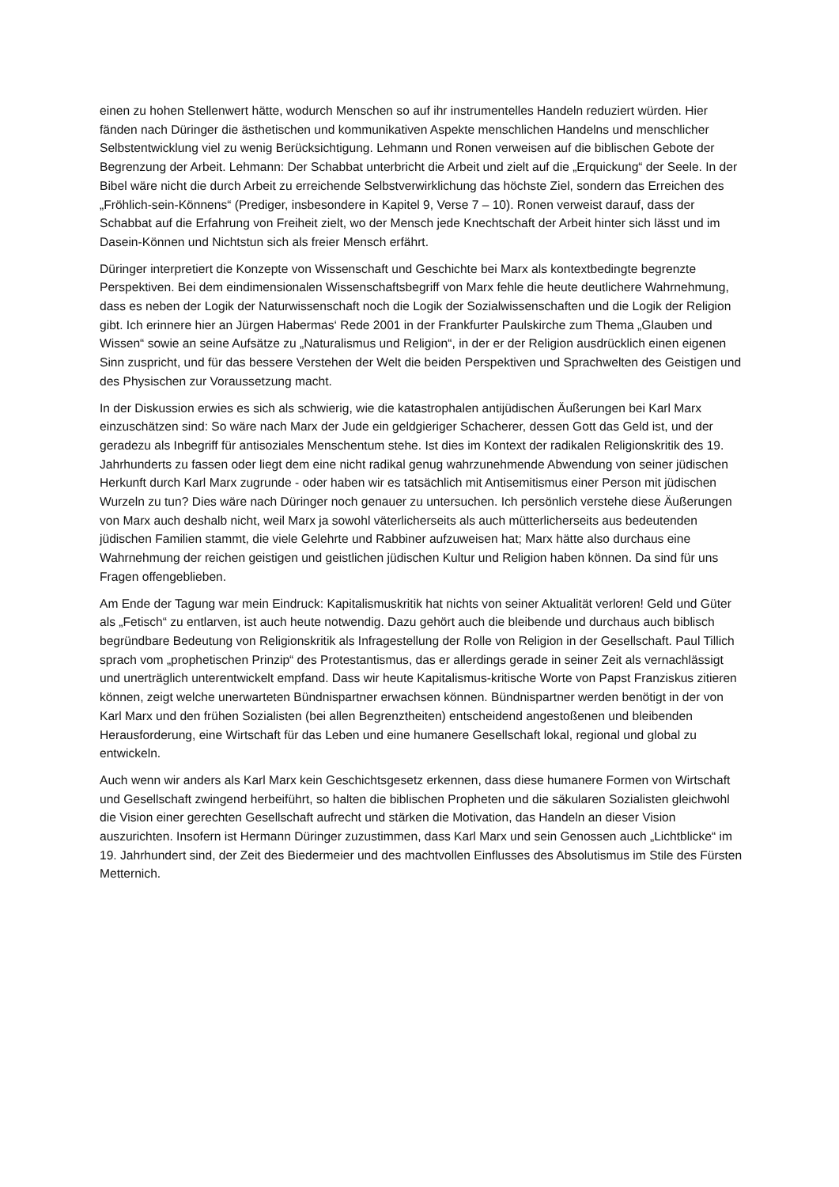einen zu hohen Stellenwert hätte, wodurch Menschen so auf ihr instrumentelles Handeln reduziert würden. Hier fänden nach Düringer die ästhetischen und kommunikativen Aspekte menschlichen Handelns und menschlicher Selbstentwicklung viel zu wenig Berücksichtigung. Lehmann und Ronen verweisen auf die biblischen Gebote der Begrenzung der Arbeit. Lehmann: Der Schabbat unterbricht die Arbeit und zielt auf die „Erquickung“ der Seele. In der Bibel wäre nicht die durch Arbeit zu erreichende Selbstverwirklichung das höchste Ziel, sondern das Erreichen des „Fröhlich-sein-Könnens“ (Prediger, insbesondere in Kapitel 9, Verse 7 – 10). Ronen verweist darauf, dass der Schabbat auf die Erfahrung von Freiheit zielt, wo der Mensch jede Knechtschaft der Arbeit hinter sich lässt und im Dasein-Können und Nichtstun sich als freier Mensch erfährt.
Düringer interpretiert die Konzepte von Wissenschaft und Geschichte bei Marx als kontextbedingte begrenzte Perspektiven. Bei dem eindimensionalen Wissenschaftsbegriff von Marx fehle die heute deutlichere Wahrnehmung, dass es neben der Logik der Naturwissenschaft noch die Logik der Sozialwissenschaften und die Logik der Religion gibt. Ich erinnere hier an Jürgen Habermas‘ Rede 2001 in der Frankfurter Paulskirche zum Thema „Glauben und Wissen“ sowie an seine Aufsätze zu „Naturalismus und Religion“, in der er der Religion ausdrücklich einen eigenen Sinn zuspricht, und für das bessere Verstehen der Welt die beiden Perspektiven und Sprachwelten des Geistigen und des Physischen zur Voraussetzung macht.
In der Diskussion erwies es sich als schwierig, wie die katastrophalen antijüdischen Äußerungen bei Karl Marx einzuschätzen sind: So wäre nach Marx der Jude ein geldgieriger Schacherer, dessen Gott das Geld ist, und der geradezu als Inbegriff für antisoziales Menschentum stehe. Ist dies im Kontext der radikalen Religionskritik des 19. Jahrhunderts zu fassen oder liegt dem eine nicht radikal genug wahrzunehmende Abwendung von seiner jüdischen Herkunft durch Karl Marx zugrunde - oder haben wir es tatsächlich mit Antisemitismus einer Person mit jüdischen Wurzeln zu tun? Dies wäre nach Düringer noch genauer zu untersuchen. Ich persönlich verstehe diese Äußerungen von Marx auch deshalb nicht, weil Marx ja sowohl väterlicherseits als auch mütterlicherseits aus bedeutenden jüdischen Familien stammt, die viele Gelehrte und Rabbiner aufzuweisen hat; Marx hätte also durchaus eine Wahrnehmung der reichen geistigen und geistlichen jüdischen Kultur und Religion haben können. Da sind für uns Fragen offengeblieben.
Am Ende der Tagung war mein Eindruck: Kapitalismuskritik hat nichts von seiner Aktualität verloren! Geld und Güter als „Fetisch“ zu entlarven, ist auch heute notwendig. Dazu gehört auch die bleibende und durchaus auch biblisch begründbare Bedeutung von Religionskritik als Infragestellung der Rolle von Religion in der Gesellschaft. Paul Tillich sprach vom „prophetischen Prinzip“ des Protestantismus, das er allerdings gerade in seiner Zeit als vernachlässigt und unerträglich unterentwickelt empfand. Dass wir heute Kapitalismus-kritische Worte von Papst Franziskus zitieren können, zeigt welche unerwarteten Bündnispartner erwachsen können. Bündnispartner werden benötigt in der von Karl Marx und den frühen Sozialisten (bei allen Begrenztheiten) entscheidend angestoßenen und bleibenden Herausforderung, eine Wirtschaft für das Leben und eine humanere Gesellschaft lokal, regional und global zu entwickeln.
Auch wenn wir anders als Karl Marx kein Geschichtsgesetz erkennen, dass diese humanere Formen von Wirtschaft und Gesellschaft zwingend herbeiführt, so halten die biblischen Propheten und die säkularen Sozialisten gleichwohl die Vision einer gerechten Gesellschaft aufrecht und stärken die Motivation, das Handeln an dieser Vision auszurichten. Insofern ist Hermann Düringer zuzustimmen, dass Karl Marx und sein Genossen auch „Lichtblicke“ im 19. Jahrhundert sind, der Zeit des Biedermeier und des machtvollen Einflusses des Absolutismus im Stile des Fürsten Metternich.